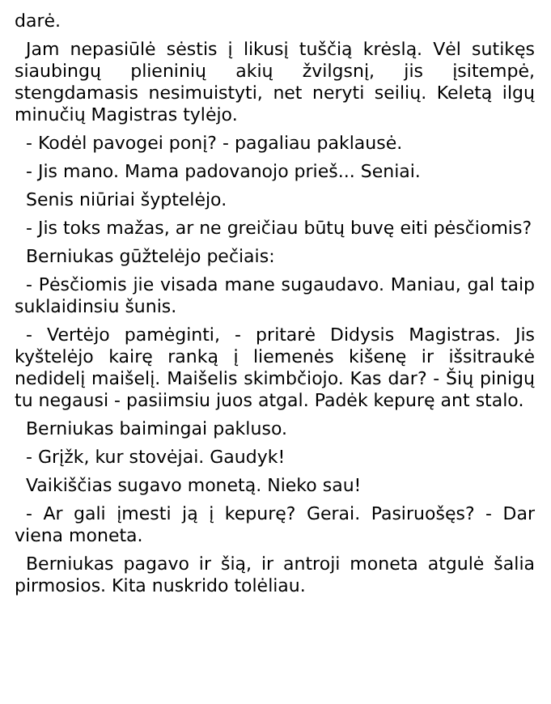darė.
Jam nepasiūlė sėstis į likusį tuščią krėslą. Vėl sutikęs siaubingų plieninių akių žvilgsnį, jis įsitempė, stengdamasis nesimuistyti, net nery­ti seilių. Keletą ilgų minučių Magistras tylėjo.
- Kodėl pavogei ponį? - pagaliau paklausė.
- Jis mano. Mama padovanojo prieš... Seniai.
Senis niūriai šyptelėjo.
- Jis toks mažas, ar ne greičiau būtų buvę eiti pėsčiomis?
Berniukas gūžtelėjo pečiais:
- Pėsčiomis jie visada mane sugaudavo. Ma­niau, gal taip suklaidinsiu šunis.
- Vertėjo pamėginti, - pritarė Didysis Magist­ras. Jis kyštelėjo kairę ranką į liemenės kišenę ir išsitraukė nedidelį maišelį. Maišelis skimb­čiojo. Kas dar? - Šių pinigų tu negausi - pasi­imsiu juos atgal. Padėk kepurę ant stalo.
Berniukas baimingai pakluso.
- Grįžk, kur stovėjai. Gaudyk!
Vaikiščias sugavo monetą. Nieko sau!
- Ar gali įmesti ją į kepurę? Gerai. Pasiruo­šęs? - Dar viena moneta.
Berniukas pagavo ir šią, ir antroji moneta at­gulė šalia pirmosios. Kita nuskrido tolėliau.